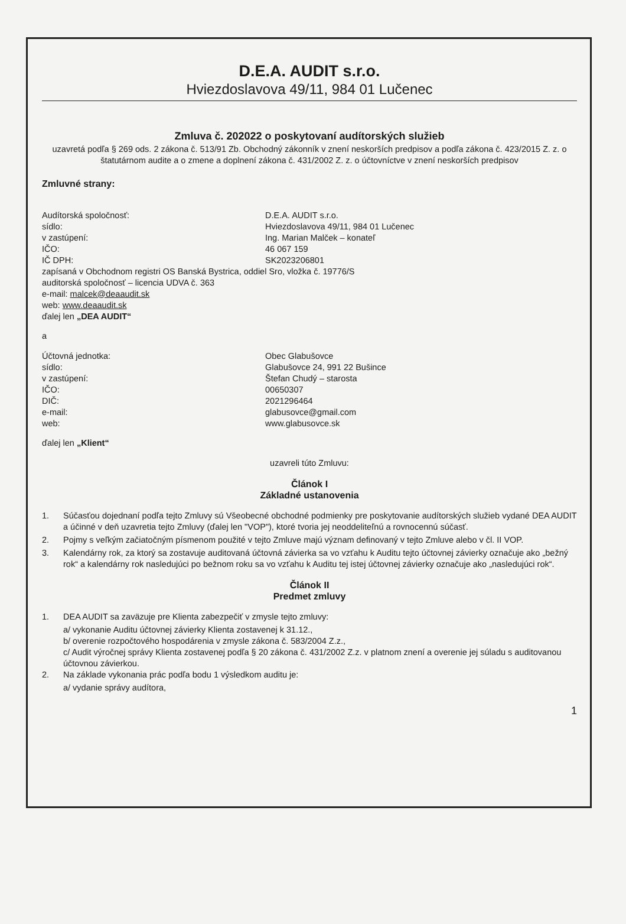D.E.A. AUDIT s.r.o.
Hviezdoslavova 49/11, 984 01 Lučenec
Zmluva č. 202022 o poskytovaní audítorských služieb
uzavretá podľa § 269 ods. 2 zákona č. 513/91 Zb. Obchodný zákonník v znení neskorších predpisov a podľa zákona č. 423/2015 Z. z. o štatutárnom audite a o zmene a doplnení zákona č. 431/2002 Z. z. o účtovníctve v znení neskorších predpisov
Zmluvné strany:
Audítorská spoločnosť: D.E.A. AUDIT s.r.o.
sídlo: Hviezdoslavova 49/11, 984 01 Lučenec
v zastúpení: Ing. Marian Malček – konateľ
IČO: 46 067 159
IČ DPH: SK2023206801
zapísaná v Obchodnom registri OS Banská Bystrica, oddiel Sro, vložka č. 19776/S
auditorská spoločnosť – licencia UDVA č. 363
e-mail: malcek@deaaudit.sk
web: www.deaaudit.sk
ďalej len „DEA AUDIT“
a
Účtovná jednotka: Obec Glabušovce
sídlo: Glabušovce 24, 991 22 Bušince
v zastúpení: Štefan Chudý – starosta
IČO: 00650307
DIČ: 2021296464
e-mail: glabusovce@gmail.com
web: www.glabusovce.sk
ďalej len „Klient“
uzavreli túto Zmluvu:
Článok I
Základné ustanovenia
1. Súčasťou dojednaní podľa tejto Zmluvy sú Všeobecné obchodné podmienky pre poskytovanie audítorských služieb vydané DEA AUDIT a účinné v deň uzavretia tejto Zmluvy (ďalej len "VOP"), ktoré tvoria jej neoddeliteľnú a rovnocennú súčasť.
2. Pojmy s veľkým začiatočným písmenom použité v tejto Zmluve majú význam definovaný v tejto Zmluve alebo v čl. II VOP.
3. Kalendárny rok, za ktorý sa zostavuje auditovaná účtovná závierka sa vo vzťahu k Auditu tejto účtovnej závierky označuje ako „bežný rok“ a kalendárny rok nasledujúci po bežnom roku sa vo vzťahu k Auditu tej istej účtovnej závierky označuje ako „nasledujúci rok“.
Článok II
Predmet zmluvy
1. DEA AUDIT sa zaväzuje pre Klienta zabezpečiť v zmysle tejto zmluvy:
a/ vykonanie Auditu účtovnej závierky Klienta zostavenej k 31.12.,
b/ overenie rozpočtového hospodárenia v zmysle zákona č. 583/2004 Z.z.,
c/ Audit výročnej správy Klienta zostavenej podľa § 20 zákona č. 431/2002 Z.z. v platnom znení a overenie jej súladu s auditovanou účtovnou závierkou.
2. Na základe vykonania prác podľa bodu 1 výsledkom auditu je:
a/ vydanie správy audítora,
1